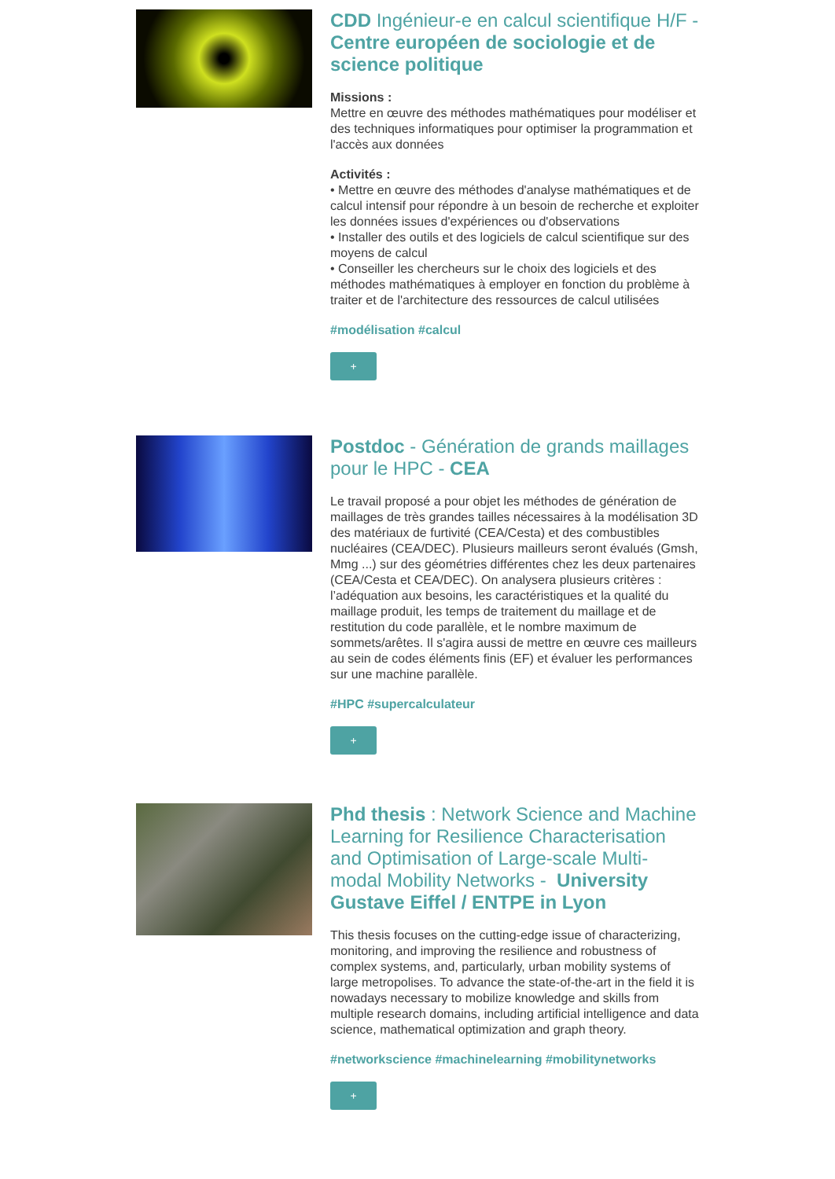CDD Ingénieur-e en calcul scientifique H/F - Centre européen de sociologie et de science politique
Missions :
Mettre en œuvre des méthodes mathématiques pour modéliser et des techniques informatiques pour optimiser la programmation et l'accès aux données
Activités :
• Mettre en œuvre des méthodes d'analyse mathématiques et de calcul intensif pour répondre à un besoin de recherche et exploiter les données issues d'expériences ou d'observations
• Installer des outils et des logiciels de calcul scientifique sur des moyens de calcul
• Conseiller les chercheurs sur le choix des logiciels et des méthodes mathématiques à employer en fonction du problème à traiter et de l'architecture des ressources de calcul utilisées
#modélisation #calcul
+
Postdoc - Génération de grands maillages pour le HPC - CEA
Le travail proposé a pour objet les méthodes de génération de maillages de très grandes tailles nécessaires à la modélisation 3D des matériaux de furtivité (CEA/Cesta) et des combustibles nucléaires (CEA/DEC). Plusieurs mailleurs seront évalués (Gmsh, Mmg ...) sur des géométries différentes chez les deux partenaires (CEA/Cesta et CEA/DEC). On analysera plusieurs critères : l’adéquation aux besoins, les caractéristiques et la qualité du maillage produit, les temps de traitement du maillage et de restitution du code parallèle, et le nombre maximum de sommets/arêtes. Il s'agira aussi de mettre en œuvre ces mailleurs au sein de codes éléments finis (EF) et évaluer les performances sur une machine parallèle.
#HPC #supercalculateur
+
Phd thesis : Network Science and Machine Learning for Resilience Characterisation and Optimisation of Large-scale Multi-modal Mobility Networks - University Gustave Eiffel / ENTPE in Lyon
This thesis focuses on the cutting-edge issue of characterizing, monitoring, and improving the resilience and robustness of complex systems, and, particularly, urban mobility systems of large metropolises. To advance the state-of-the-art in the field it is nowadays necessary to mobilize knowledge and skills from multiple research domains, including artificial intelligence and data science, mathematical optimization and graph theory.
#networkscience #machinelearning #mobilitynetworks
+